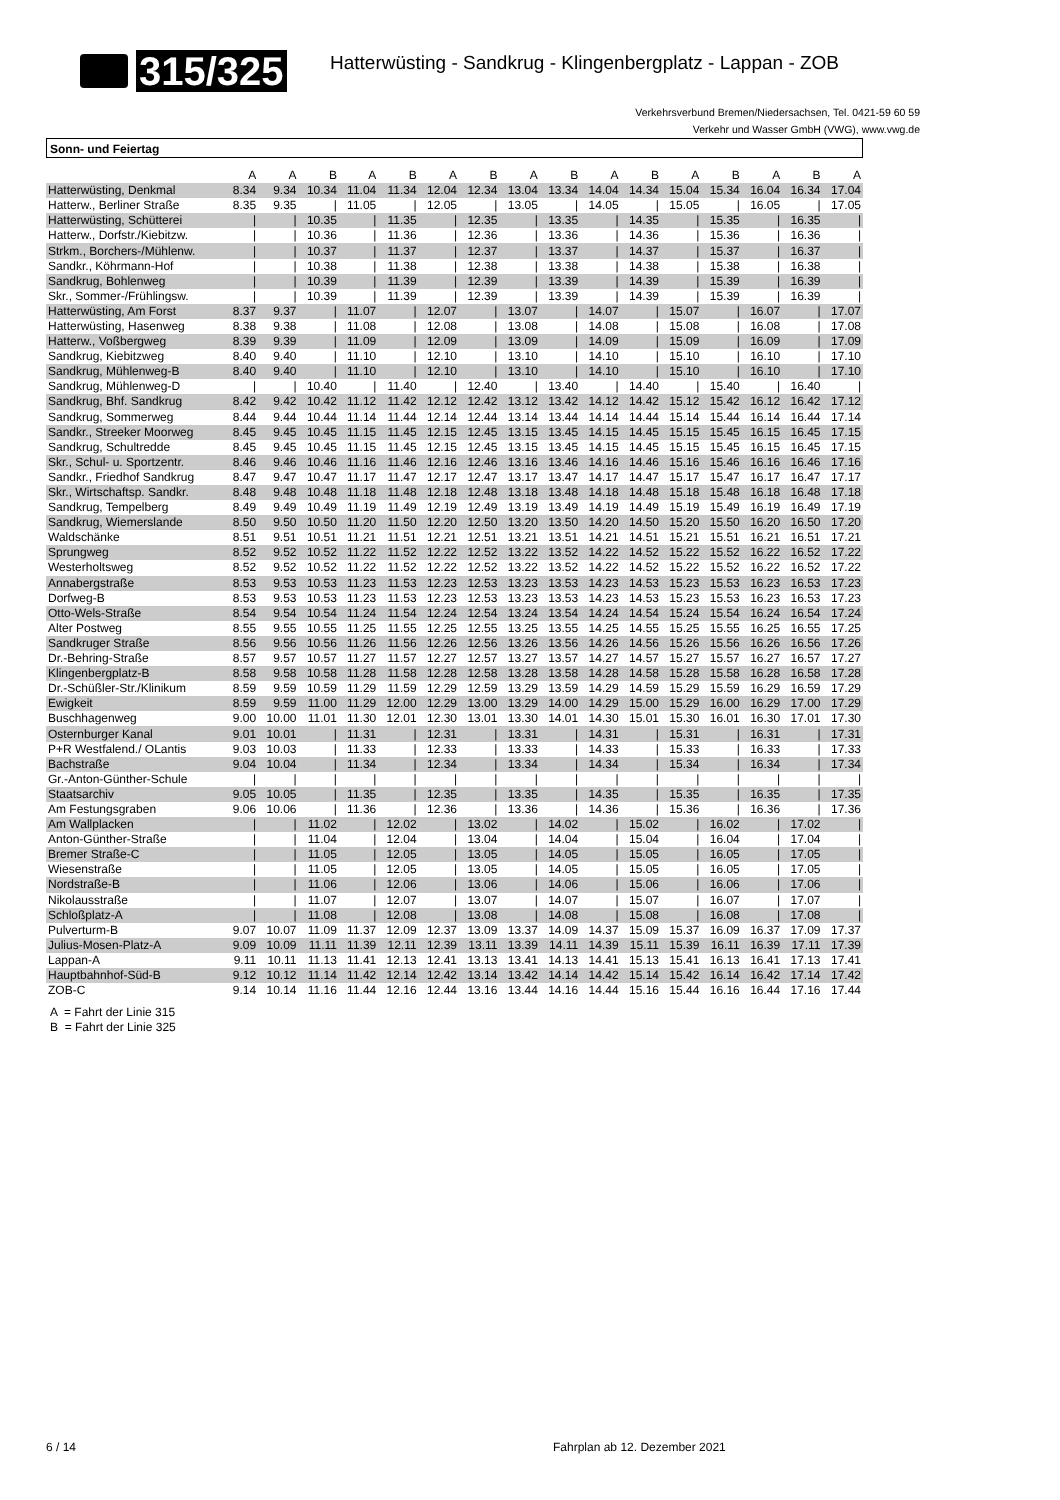315/325
Hatterwüsting - Sandkrug - Klingenbergplatz - Lappan - ZOB
Verkehrsverbund Bremen/Niedersachsen, Tel. 0421-59 60 59
Verkehr und Wasser GmbH (VWG), www.vwg.de
Sonn- und Feiertag
| | A | A | B | A | B | A | B | A | B | A | B | A | B | A | B | A |
| --- | --- | --- | --- | --- | --- | --- | --- | --- | --- | --- | --- | --- | --- | --- | --- | --- |
| Hatterwüsting, Denkmal | 8.34 | 9.34 | 10.34 | 11.04 | 11.34 | 12.04 | 12.34 | 13.04 | 13.34 | 14.04 | 14.34 | 15.04 | 15.34 | 16.04 | 16.34 | 17.04 |
| Hatterw., Berliner Straße | 8.35 | 9.35 | / | 11.05 | / | 12.05 | / | 13.05 | / | 14.05 | / | 15.05 | / | 16.05 | / | 17.05 |
| Hatterwüsting, Schütterei | / | / | 10.35 | / | 11.35 | / | 12.35 | / | 13.35 | / | 14.35 | / | 15.35 | / | 16.35 | / |
| Hatterw., Dorfstr./Kiebitzw. | / | / | 10.36 | / | 11.36 | / | 12.36 | / | 13.36 | / | 14.36 | / | 15.36 | / | 16.36 | / |
| Strkm., Borchers-/Mühlenw. | / | / | 10.37 | / | 11.37 | / | 12.37 | / | 13.37 | / | 14.37 | / | 15.37 | / | 16.37 | / |
| Sandkr., Köhrmann-Hof | / | / | 10.38 | / | 11.38 | / | 12.38 | / | 13.38 | / | 14.38 | / | 15.38 | / | 16.38 | / |
| Sandkrug, Bohlenweg | / | / | 10.39 | / | 11.39 | / | 12.39 | / | 13.39 | / | 14.39 | / | 15.39 | / | 16.39 | / |
| Skr., Sommer-/Frühlingsw. | / | / | 10.39 | / | 11.39 | / | 12.39 | / | 13.39 | / | 14.39 | / | 15.39 | / | 16.39 | / |
| Hatterwüsting, Am Forst | 8.37 | 9.37 | / | 11.07 | / | 12.07 | / | 13.07 | / | 14.07 | / | 15.07 | / | 16.07 | / | 17.07 |
| Hatterwüsting, Hasenweg | 8.38 | 9.38 | / | 11.08 | / | 12.08 | / | 13.08 | / | 14.08 | / | 15.08 | / | 16.08 | / | 17.08 |
| Hatterw., Voßbergweg | 8.39 | 9.39 | / | 11.09 | / | 12.09 | / | 13.09 | / | 14.09 | / | 15.09 | / | 16.09 | / | 17.09 |
| Sandkrug, Kiebitzweg | 8.40 | 9.40 | / | 11.10 | / | 12.10 | / | 13.10 | / | 14.10 | / | 15.10 | / | 16.10 | / | 17.10 |
| Sandkrug, Mühlenweg-B | 8.40 | 9.40 | / | 11.10 | / | 12.10 | / | 13.10 | / | 14.10 | / | 15.10 | / | 16.10 | / | 17.10 |
| Sandkrug, Mühlenweg-D | / | / | 10.40 | / | 11.40 | / | 12.40 | / | 13.40 | / | 14.40 | / | 15.40 | / | 16.40 | / |
| Sandkrug, Bhf. Sandkrug | 8.42 | 9.42 | 10.42 | 11.12 | 11.42 | 12.12 | 12.42 | 13.12 | 13.42 | 14.12 | 14.42 | 15.12 | 15.42 | 16.12 | 16.42 | 17.12 |
| Sandkrug, Sommerweg | 8.44 | 9.44 | 10.44 | 11.14 | 11.44 | 12.14 | 12.44 | 13.14 | 13.44 | 14.14 | 14.44 | 15.14 | 15.44 | 16.14 | 16.44 | 17.14 |
| Sandkr., Streeker Moorweg | 8.45 | 9.45 | 10.45 | 11.15 | 11.45 | 12.15 | 12.45 | 13.15 | 13.45 | 14.15 | 14.45 | 15.15 | 15.45 | 16.15 | 16.45 | 17.15 |
| Sandkrug, Schultredde | 8.45 | 9.45 | 10.45 | 11.15 | 11.45 | 12.15 | 12.45 | 13.15 | 13.45 | 14.15 | 14.45 | 15.15 | 15.45 | 16.15 | 16.45 | 17.15 |
| Skr., Schul- u. Sportzentr. | 8.46 | 9.46 | 10.46 | 11.16 | 11.46 | 12.16 | 12.46 | 13.16 | 13.46 | 14.16 | 14.46 | 15.16 | 15.46 | 16.16 | 16.46 | 17.16 |
| Sandkr., Friedhof Sandkrug | 8.47 | 9.47 | 10.47 | 11.17 | 11.47 | 12.17 | 12.47 | 13.17 | 13.47 | 14.17 | 14.47 | 15.17 | 15.47 | 16.17 | 16.47 | 17.17 |
| Skr., Wirtschaftsp. Sandkr. | 8.48 | 9.48 | 10.48 | 11.18 | 11.48 | 12.18 | 12.48 | 13.18 | 13.48 | 14.18 | 14.48 | 15.18 | 15.48 | 16.18 | 16.48 | 17.18 |
| Sandkrug, Tempelberg | 8.49 | 9.49 | 10.49 | 11.19 | 11.49 | 12.19 | 12.49 | 13.19 | 13.49 | 14.19 | 14.49 | 15.19 | 15.49 | 16.19 | 16.49 | 17.19 |
| Sandkrug, Wiemerslande | 8.50 | 9.50 | 10.50 | 11.20 | 11.50 | 12.20 | 12.50 | 13.20 | 13.50 | 14.20 | 14.50 | 15.20 | 15.50 | 16.20 | 16.50 | 17.20 |
| Waldschänke | 8.51 | 9.51 | 10.51 | 11.21 | 11.51 | 12.21 | 12.51 | 13.21 | 13.51 | 14.21 | 14.51 | 15.21 | 15.51 | 16.21 | 16.51 | 17.21 |
| Sprungweg | 8.52 | 9.52 | 10.52 | 11.22 | 11.52 | 12.22 | 12.52 | 13.22 | 13.52 | 14.22 | 14.52 | 15.22 | 15.52 | 16.22 | 16.52 | 17.22 |
| Westerholtsweg | 8.52 | 9.52 | 10.52 | 11.22 | 11.52 | 12.22 | 12.52 | 13.22 | 13.52 | 14.22 | 14.52 | 15.22 | 15.52 | 16.22 | 16.52 | 17.22 |
| Annabergstraße | 8.53 | 9.53 | 10.53 | 11.23 | 11.53 | 12.23 | 12.53 | 13.23 | 13.53 | 14.23 | 14.53 | 15.23 | 15.53 | 16.23 | 16.53 | 17.23 |
| Dorfweg-B | 8.53 | 9.53 | 10.53 | 11.23 | 11.53 | 12.23 | 12.53 | 13.23 | 13.53 | 14.23 | 14.53 | 15.23 | 15.53 | 16.23 | 16.53 | 17.23 |
| Otto-Wels-Straße | 8.54 | 9.54 | 10.54 | 11.24 | 11.54 | 12.24 | 12.54 | 13.24 | 13.54 | 14.24 | 14.54 | 15.24 | 15.54 | 16.24 | 16.54 | 17.24 |
| Alter Postweg | 8.55 | 9.55 | 10.55 | 11.25 | 11.55 | 12.25 | 12.55 | 13.25 | 13.55 | 14.25 | 14.55 | 15.25 | 15.55 | 16.25 | 16.55 | 17.25 |
| Sandkruger Straße | 8.56 | 9.56 | 10.56 | 11.26 | 11.56 | 12.26 | 12.56 | 13.26 | 13.56 | 14.26 | 14.56 | 15.26 | 15.56 | 16.26 | 16.56 | 17.26 |
| Dr.-Behring-Straße | 8.57 | 9.57 | 10.57 | 11.27 | 11.57 | 12.27 | 12.57 | 13.27 | 13.57 | 14.27 | 14.57 | 15.27 | 15.57 | 16.27 | 16.57 | 17.27 |
| Klingenbergplatz-B | 8.58 | 9.58 | 10.58 | 11.28 | 11.58 | 12.28 | 12.58 | 13.28 | 13.58 | 14.28 | 14.58 | 15.28 | 15.58 | 16.28 | 16.58 | 17.28 |
| Dr.-Schüßler-Str./Klinikum | 8.59 | 9.59 | 10.59 | 11.29 | 11.59 | 12.29 | 12.59 | 13.29 | 13.59 | 14.29 | 14.59 | 15.29 | 15.59 | 16.29 | 16.59 | 17.29 |
| Ewigkeit | 8.59 | 9.59 | 11.00 | 11.29 | 12.00 | 12.29 | 13.00 | 13.29 | 14.00 | 14.29 | 15.00 | 15.29 | 16.00 | 16.29 | 17.00 | 17.29 |
| Buschhagenweg | 9.00 | 10.00 | 11.01 | 11.30 | 12.01 | 12.30 | 13.01 | 13.30 | 14.01 | 14.30 | 15.01 | 15.30 | 16.01 | 16.30 | 17.01 | 17.30 |
| Osternburger Kanal | 9.01 | 10.01 | / | 11.31 | / | 12.31 | / | 13.31 | / | 14.31 | / | 15.31 | / | 16.31 | / | 17.31 |
| P+R Westfalend./ OLantis | 9.03 | 10.03 | / | 11.33 | / | 12.33 | / | 13.33 | / | 14.33 | / | 15.33 | / | 16.33 | / | 17.33 |
| Bachstraße | 9.04 | 10.04 | / | 11.34 | / | 12.34 | / | 13.34 | / | 14.34 | / | 15.34 | / | 16.34 | / | 17.34 |
| Gr.-Anton-Günther-Schule | / | / | / | / | / | / | / | / | / | / | / | / | / | / | / | / |
| Staatsarchiv | 9.05 | 10.05 | / | 11.35 | / | 12.35 | / | 13.35 | / | 14.35 | / | 15.35 | / | 16.35 | / | 17.35 |
| Am Festungsgraben | 9.06 | 10.06 | / | 11.36 | / | 12.36 | / | 13.36 | / | 14.36 | / | 15.36 | / | 16.36 | / | 17.36 |
| Am Wallplacken | / | / | 11.02 | / | 12.02 | / | 13.02 | / | 14.02 | / | 15.02 | / | 16.02 | / | 17.02 | / |
| Anton-Günther-Straße | / | / | 11.04 | / | 12.04 | / | 13.04 | / | 14.04 | / | 15.04 | / | 16.04 | / | 17.04 | / |
| Bremer Straße-C | / | / | 11.05 | / | 12.05 | / | 13.05 | / | 14.05 | / | 15.05 | / | 16.05 | / | 17.05 | / |
| Wiesenstraße | / | / | 11.05 | / | 12.05 | / | 13.05 | / | 14.05 | / | 15.05 | / | 16.05 | / | 17.05 | / |
| Nordstraße-B | / | / | 11.06 | / | 12.06 | / | 13.06 | / | 14.06 | / | 15.06 | / | 16.06 | / | 17.06 | / |
| Nikolausstraße | / | / | 11.07 | / | 12.07 | / | 13.07 | / | 14.07 | / | 15.07 | / | 16.07 | / | 17.07 | / |
| Schloßplatz-A | / | / | 11.08 | / | 12.08 | / | 13.08 | / | 14.08 | / | 15.08 | / | 16.08 | / | 17.08 | / |
| Pulverturm-B | 9.07 | 10.07 | 11.09 | 11.37 | 12.09 | 12.37 | 13.09 | 13.37 | 14.09 | 14.37 | 15.09 | 15.37 | 16.09 | 16.37 | 17.09 | 17.37 |
| Julius-Mosen-Platz-A | 9.09 | 10.09 | 11.11 | 11.39 | 12.11 | 12.39 | 13.11 | 13.39 | 14.11 | 14.39 | 15.11 | 15.39 | 16.11 | 16.39 | 17.11 | 17.39 |
| Lappan-A | 9.11 | 10.11 | 11.13 | 11.41 | 12.13 | 12.41 | 13.13 | 13.41 | 14.13 | 14.41 | 15.13 | 15.41 | 16.13 | 16.41 | 17.13 | 17.41 |
| Hauptbahnhof-Süd-B | 9.12 | 10.12 | 11.14 | 11.42 | 12.14 | 12.42 | 13.14 | 13.42 | 14.14 | 14.42 | 15.14 | 15.42 | 16.14 | 16.42 | 17.14 | 17.42 |
| ZOB-C | 9.14 | 10.14 | 11.16 | 11.44 | 12.16 | 12.44 | 13.16 | 13.44 | 14.16 | 14.44 | 15.16 | 15.44 | 16.16 | 16.44 | 17.16 | 17.44 |
A = Fahrt der Linie 315
B = Fahrt der Linie 325
6 / 14 Fahrplan ab 12. Dezember 2021